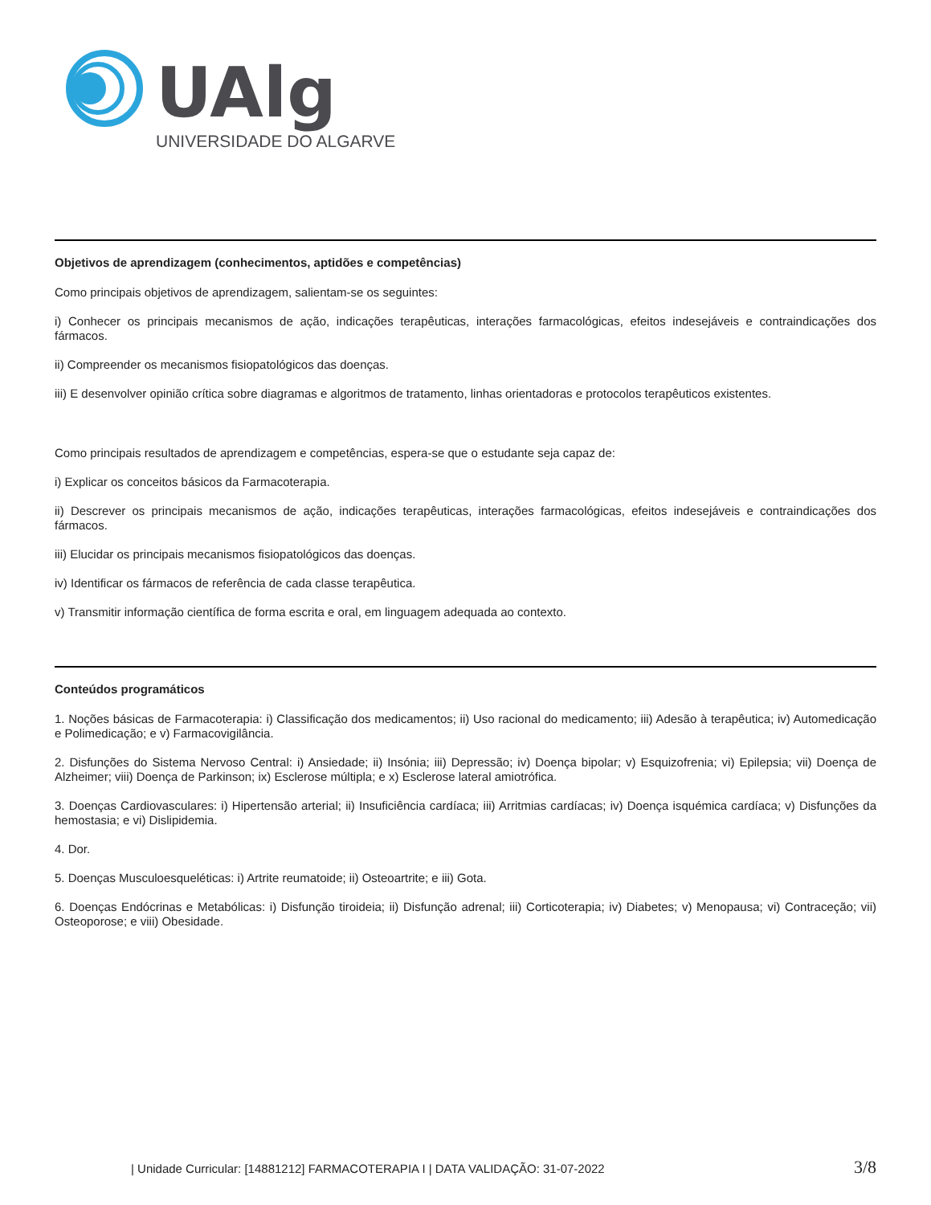UAlg
UNIVERSIDADE DO ALGARVE
Objetivos de aprendizagem (conhecimentos, aptidões e competências)
Como principais objetivos de aprendizagem, salientam-se os seguintes:
i) Conhecer os principais mecanismos de ação, indicações terapêuticas, interações farmacológicas, efeitos indesejáveis e contraindicações dos fármacos.
ii) Compreender os mecanismos fisiopatológicos das doenças.
iii) E desenvolver opinião crítica sobre diagramas e algoritmos de tratamento, linhas orientadoras e protocolos terapêuticos existentes.
Como principais resultados de aprendizagem e competências, espera-se que o estudante seja capaz de:
i) Explicar os conceitos básicos da Farmacoterapia.
ii) Descrever os principais mecanismos de ação, indicações terapêuticas, interações farmacológicas, efeitos indesejáveis e contraindicações dos fármacos.
iii) Elucidar os principais mecanismos fisiopatológicos das doenças.
iv) Identificar os fármacos de referência de cada classe terapêutica.
v) Transmitir informação científica de forma escrita e oral, em linguagem adequada ao contexto.
Conteúdos programáticos
1. Noções básicas de Farmacoterapia: i) Classificação dos medicamentos; ii) Uso racional do medicamento; iii) Adesão à terapêutica; iv) Automedicação e Polimedicação; e v) Farmacovigilância.
2. Disfunções do Sistema Nervoso Central: i) Ansiedade; ii) Insónia; iii) Depressão; iv) Doença bipolar; v) Esquizofrenia; vi) Epilepsia; vii) Doença de Alzheimer; viii) Doença de Parkinson; ix) Esclerose múltipla; e x) Esclerose lateral amiotrófica.
3. Doenças Cardiovasculares: i) Hipertensão arterial; ii) Insuficiência cardíaca; iii) Arritmias cardíacas; iv) Doença isquémica cardíaca; v) Disfunções da hemostasia; e vi) Dislipidemia.
4. Dor.
5. Doenças Musculoesqueléticas: i) Artrite reumatoide; ii) Osteoartrite; e iii) Gota.
6. Doenças Endócrinas e Metabólicas: i) Disfunção tiroideia; ii) Disfunção adrenal; iii) Corticoterapia; iv) Diabetes; v) Menopausa; vi) Contraceção; vii) Osteoporose; e viii) Obesidade.
| Unidade Curricular: [14881212] FARMACOTERAPIA I | DATA VALIDAÇÃO: 31-07-2022 3/8